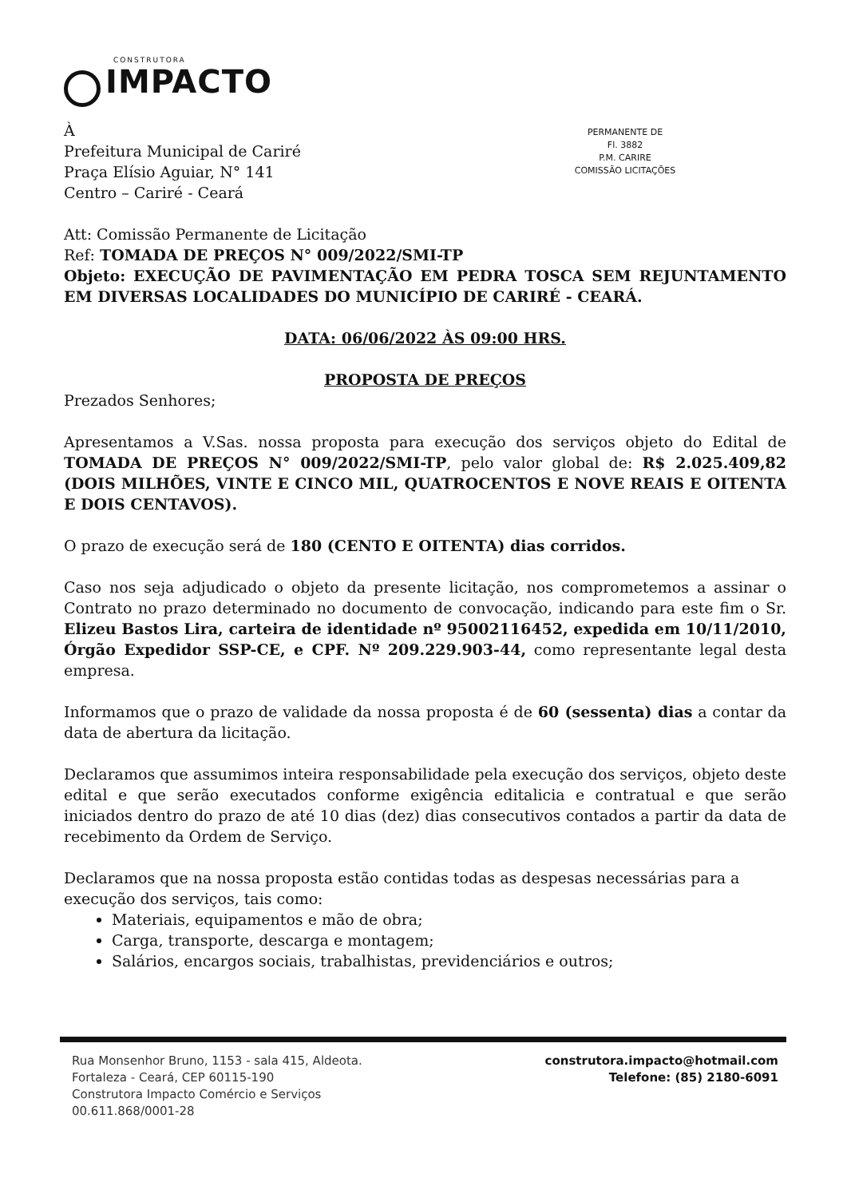CONSTRUTORA
IMPACTO
PERMANENTE DE
Fl. 3882
P.M. CARIRE
COMISSÃO LICITAÇÕES
À
Prefeitura Municipal de Cariré
Praça Elísio Aguiar, N° 141
Centro – Cariré - Ceará
Att: Comissão Permanente de Licitação
Ref: TOMADA DE PREÇOS N° 009/2022/SMI-TP
Objeto: EXECUÇÃO DE PAVIMENTAÇÃO EM PEDRA TOSCA SEM REJUNTAMENTO EM DIVERSAS LOCALIDADES DO MUNICÍPIO DE CARIRÉ - CEARÁ.
DATA: 06/06/2022 ÀS 09:00 HRS.
PROPOSTA DE PREÇOS
Prezados Senhores;
Apresentamos a V.Sas. nossa proposta para execução dos serviços objeto do Edital de TOMADA DE PREÇOS N° 009/2022/SMI-TP, pelo valor global de: R$ 2.025.409,82 (DOIS MILHÕES, VINTE E CINCO MIL, QUATROCENTOS E NOVE REAIS E OITENTA E DOIS CENTAVOS).
O prazo de execução será de 180 (CENTO E OITENTA) dias corridos.
Caso nos seja adjudicado o objeto da presente licitação, nos comprometemos a assinar o Contrato no prazo determinado no documento de convocação, indicando para este fim o Sr. Elizeu Bastos Lira, carteira de identidade nº 95002116452, expedida em 10/11/2010, Órgão Expedidor SSP-CE, e CPF. Nº 209.229.903-44, como representante legal desta empresa.
Informamos que o prazo de validade da nossa proposta é de 60 (sessenta) dias a contar da data de abertura da licitação.
Declaramos que assumimos inteira responsabilidade pela execução dos serviços, objeto deste edital e que serão executados conforme exigência editalicia e contratual e que serão iniciados dentro do prazo de até 10 dias (dez) dias consecutivos contados a partir da data de recebimento da Ordem de Serviço.
Declaramos que na nossa proposta estão contidas todas as despesas necessárias para a execução dos serviços, tais como:
Materiais, equipamentos e mão de obra;
Carga, transporte, descarga e montagem;
Salários, encargos sociais, trabalhistas, previdenciários e outros;
Rua Monsenhor Bruno, 1153 - sala 415, Aldeota.
Fortaleza - Ceará, CEP 60115-190
Construtora Impacto Comércio e Serviços
00.611.868/0001-28
construtora.impacto@hotmail.com
Telefone: (85) 2180-6091